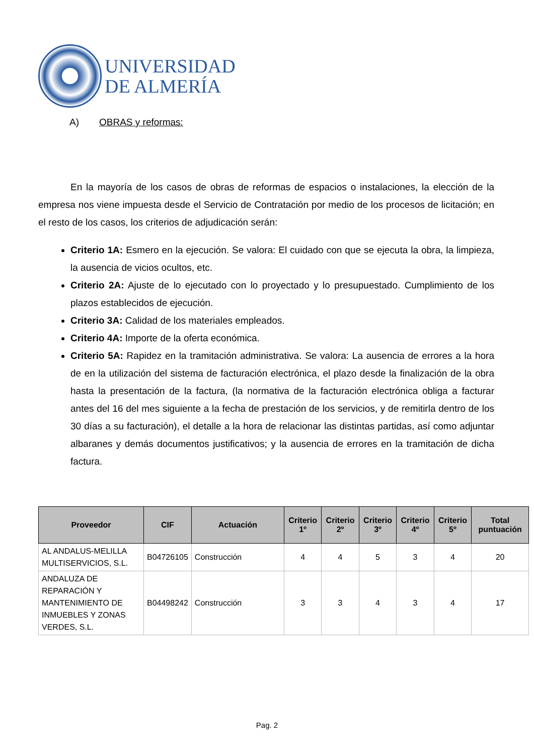UNIVERSIDAD
DE ALMERÍA
A) OBRAS y reformas:
En la mayoría de los casos de obras de reformas de espacios o instalaciones, la elección de la empresa nos viene impuesta desde el Servicio de Contratación por medio de los procesos de licitación; en el resto de los casos, los criterios de adjudicación serán:
Criterio 1A: Esmero en la ejecución. Se valora: El cuidado con que se ejecuta la obra, la limpieza, la ausencia de vicios ocultos, etc.
Criterio 2A: Ajuste de lo ejecutado con lo proyectado y lo presupuestado. Cumplimiento de los plazos establecidos de ejecución.
Criterio 3A: Calidad de los materiales empleados.
Criterio 4A: Importe de la oferta económica.
Criterio 5A: Rapidez en la tramitación administrativa. Se valora: La ausencia de errores a la hora de en la utilización del sistema de facturación electrónica, el plazo desde la finalización de la obra hasta la presentación de la factura, (la normativa de la facturación electrónica obliga a facturar antes del 16 del mes siguiente a la fecha de prestación de los servicios, y de remitirla dentro de los 30 días a su facturación), el detalle a la hora de relacionar las distintas partidas, así como adjuntar albaranes y demás documentos justificativos; y la ausencia de errores en la tramitación de dicha factura.
| Proveedor | CIF | Actuación | Criterio 1º | Criterio 2º | Criterio 3º | Criterio 4º | Criterio 5º | Total puntuación |
| --- | --- | --- | --- | --- | --- | --- | --- | --- |
| AL ANDALUS-MELILLA MULTISERVICIOS, S.L. | B04726105 | Construcción | 4 | 4 | 5 | 3 | 4 | 20 |
| ANDALUZA DE REPARACIÓN Y MANTENIMIENTO DE INMUEBLES Y ZONAS VERDES, S.L. | B04498242 | Construcción | 3 | 3 | 4 | 3 | 4 | 17 |
Pag. 2